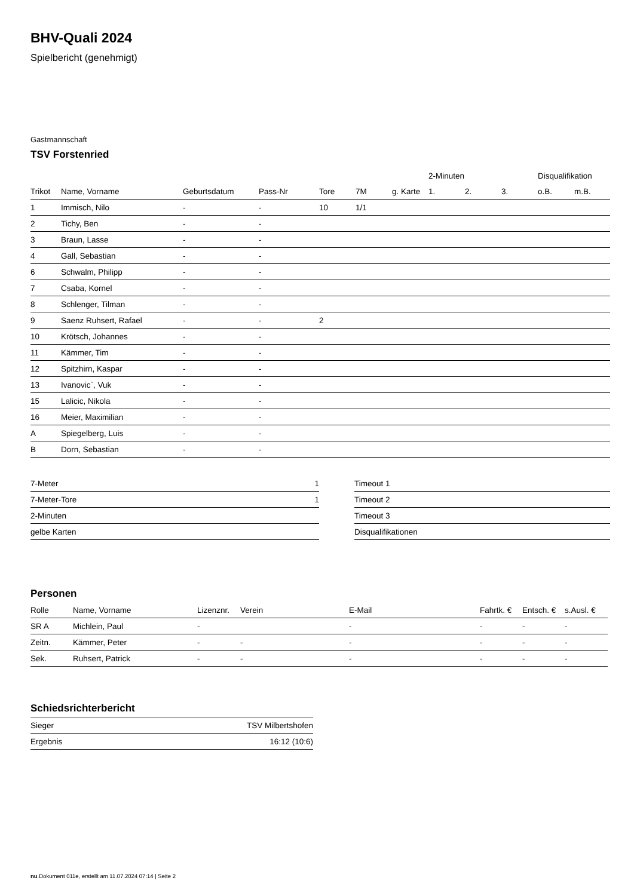BHV-Quali 2024
Spielbericht (genehmigt)
Gastmannschaft
TSV Forstenried
| | | | | | | | 2-Minuten | | | Disqualifikation | |
| --- | --- | --- | --- | --- | --- | --- | --- | --- | --- | --- | --- |
| Trikot | Name, Vorname | Geburtsdatum | Pass-Nr | Tore | 7M | g. Karte | 1. | 2. | 3. | o.B. | m.B. |
| 1 | Immisch, Nilo | - | - | 10 | 1/1 | | | | | | |
| 2 | Tichy, Ben | - | - | | | | | | | | |
| 3 | Braun, Lasse | - | - | | | | | | | | |
| 4 | Gall, Sebastian | - | - | | | | | | | | |
| 6 | Schwalm, Philipp | - | - | | | | | | | | |
| 7 | Csaba, Kornel | - | - | | | | | | | | |
| 8 | Schlenger, Tilman | - | - | | | | | | | | |
| 9 | Saenz Ruhsert, Rafael | - | - | 2 | | | | | | | |
| 10 | Krötsch, Johannes | - | - | | | | | | | | |
| 11 | Kämmer, Tim | - | - | | | | | | | | |
| 12 | Spitzhirn, Kaspar | - | - | | | | | | | | |
| 13 | Ivanovic`, Vuk | - | - | | | | | | | | |
| 15 | Lalicic, Nikola | - | - | | | | | | | | |
| 16 | Meier, Maximilian | - | - | | | | | | | | |
| A | Spiegelberg, Luis | - | - | | | | | | | | |
| B | Dorn, Sebastian | - | - | | | | | | | | |
| 7-Meter | 1 |
| 7-Meter-Tore | 1 |
| 2-Minuten | |
| gelbe Karten | |
| Timeout 1 |
| Timeout 2 |
| Timeout 3 |
| Disqualifikationen |
Personen
| Rolle | Name, Vorname | Lizenznr. | Verein | E-Mail | Fahrtk. € | Entsch. € | s.Ausl. € |
| --- | --- | --- | --- | --- | --- | --- | --- |
| SR A | Michlein, Paul | - | | - | - | - | - |
| Zeitn. | Kämmer, Peter | - | - | - | - | - | - |
| Sek. | Ruhsert, Patrick | - | - | - | - | - | - |
Schiedsrichterbericht
| Sieger | TSV Milbertshofen |
| Ergebnis | 16:12 (10:6) |
nu.Dokument 011e, erstellt am 11.07.2024 07:14 | Seite 2